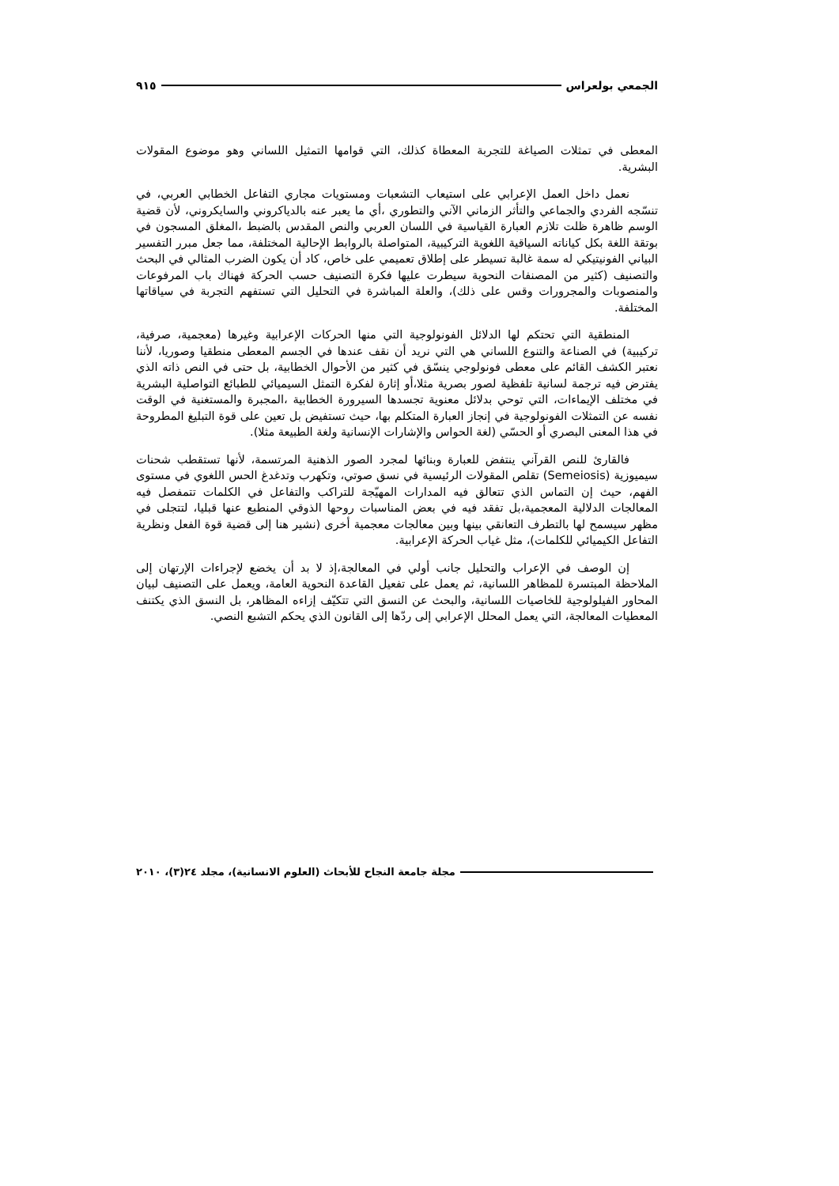الجمعي بولعراس ٩١٥
المعطى في تمثلات الصياغة للتجربة المعطاة كذلك، التي قوامها التمثيل اللساني وهو موضوع المقولات البشرية.
نعمل داخل العمل الإعرابي على استيعاب التشعبات ومستويات مجاري التفاعل الخطابي العربي، في تنسّجه الفردي والجماعي والتأثر الزماني الآني والتطوري ،أي ما يعبر عنه بالدياكروني والسايكروني، لأن قضية الوسم ظاهرة ظلت تلازم العبارة القياسية في اللسان العربي والنص المقدس بالضبط ،المغلق المسجون في بوتقة اللغة بكل كياناته السياقية اللغوية التركيبية، المتواصلة بالروابط الإحالية المختلفة، مما جعل مبرر التفسير البياني الفونيتيكي له سمة غالبة تسيطر على إطلاق تعميمي على خاص، كاد أن يكون الضرب المثالي في البحث والتصنيف (كثير من المصنفات النحوية سيطرت عليها فكرة التصنيف حسب الحركة فهناك باب المرفوعات والمنصوبات والمجرورات وقس على ذلك)، والعلة المباشرة في التحليل التي تستفهم التجربة في سياقاتها المختلفة.
المنطقية التي تحتكم لها الدلائل الفونولوجية التي منها الحركات الإعرابية وغيرها (معجمية، صرفية، تركيبية) في الصناعة والتنوع اللساني هي التي نريد أن نقف عندها في الجسم المعطى منطقيا وصوريا، لأننا نعتبر الكشف القائم على معطى فونولوجي ينسّق في كثير من الأحوال الخطابية، بل حتى في النص ذاته الذي يفترض فيه ترجمة لسانية تلفظية لصور بصرية مثلا،أو إثارة لفكرة التمثل السيميائي للطبائع التواصلية البشرية في مختلف الإيماءات، التي توحي بدلائل معنوية تجسدها السيرورة الخطابية ،المجبرة والمستغنية في الوقت نفسه عن التمثلات الفونولوجية في إنجاز العبارة المتكلم بها، حيث تستفيض بل تعين على قوة التبليغ المطروحة في هذا المعنى البصري أو الحسّي (لغة الحواس والإشارات الإنسانية ولغة الطبيعة مثلا).
فالقارئ للنص القرآني ينتفض للعبارة وبنائها لمجرد الصور الذهنية المرتسمة، لأنها تستقطب شحنات سيميوزية (Semeiosis) تقلص المقولات الرئيسية في نسق صوتي، وتكهرب وتدغدغ الحس اللغوي في مستوى الفهم، حيث إن التماس الذي تتعالق فيه المدارات المهيّجة للتراكب والتفاعل في الكلمات تتمفصل فيه المعالجات الدلالية المعجمية،بل تفقد فيه في بعض المناسبات روحها الذوقي المنطبع عنها قبليا، لتتجلى في مظهر سيسمح لها بالتطرف التعانقي بينها وبين معالجات معجمية أخرى (نشير هنا إلى قضية قوة الفعل ونظرية التفاعل الكيميائي للكلمات)، مثل غياب الحركة الإعرابية.
إن الوصف في الإعراب والتحليل جانب أولي في المعالجة،إذ لا بد أن يخضع لإجراءات الإرتهان إلى الملاحظة المبتسرة للمظاهر اللسانية، ثم يعمل على تفعيل القاعدة النحوية العامة، ويعمل على التصنيف لبيان المحاور الفيلولوجية للخاصيات اللسانية، والبحث عن النسق التي تتكيّف إزاءه المظاهر، بل النسق الذي يكتنف المعطيات المعالجة، التي يعمل المحلل الإعرابي إلى ردّها إلى القانون الذي يحكم التشبع النصي.
مجلة جامعة النجاح للأبحاث (العلوم الانسانية)، مجلد ٢٤(٣)، ٢٠١٠